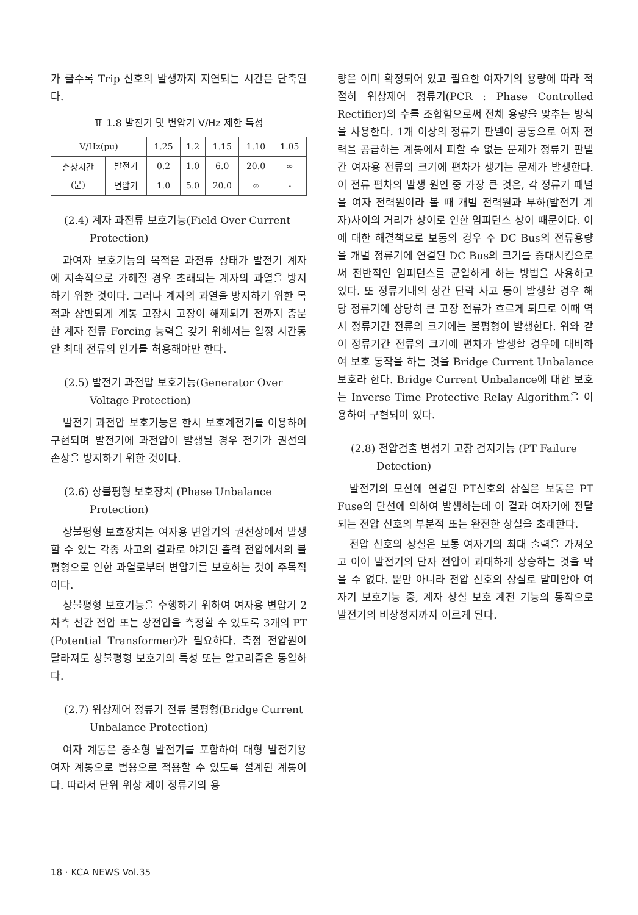가 클수록 Trip 신호의 발생까지 지연되는 시간은 단축된다.
표 1.8 발전기 및 변압기 V/Hz 제한 특성
| V/Hz(pu) | | 1.25 | 1.2 | 1.15 | 1.10 | 1.05 |
| 손상시간 (분) | 발전기 | 0.2 | 1.0 | 6.0 | 20.0 | ∞ |
| | 변압기 | 1.0 | 5.0 | 20.0 | ∞ | - |
(2.4) 계자 과전류 보호기능(Field Over Current Protection)
과여자 보호기능의 목적은 과전류 상태가 발전기 계자에 지속적으로 가해질 경우 초래되는 계자의 과열을 방지하기 위한 것이다. 그러나 계자의 과열을 방지하기 위한 목적과 상반되게 계통 고장시 고장이 해제되기 전까지 충분한 계자 전류 Forcing 능력을 갖기 위해서는 일정 시간동안 최대 전류의 인가를 허용해야만 한다.
(2.5) 발전기 과전압 보호기능(Generator Over Voltage Protection)
발전기 과전압 보호기능은 한시 보호계전기를 이용하여 구현되며 발전기에 과전압이 발생될 경우 전기가 권선의 손상을 방지하기 위한 것이다.
(2.6) 상불평형 보호장치 (Phase Unbalance Protection)
상불평형 보호장치는 여자용 변압기의 권선상에서 발생할 수 있는 각종 사고의 결과로 야기된 출력 전압에서의 불평형으로 인한 과열로부터 변압기를 보호하는 것이 주목적이다.
상불평형 보호기능을 수행하기 위하여 여자용 변압기 2차측 선간 전압 또는 상전압을 측정할 수 있도록 3개의 PT (Potential Transformer)가 필요하다. 측정 전압원이 달라져도 상불평형 보호기의 특성 또는 알고리즘은 동일하다.
(2.7) 위상제어 정류기 전류 불평형(Bridge Current Unbalance Protection)
여자 계통은 중소형 발전기를 포함하여 대형 발전기용 여자 계통으로 범용으로 적용할 수 있도록 설계된 계통이다. 따라서 단위 위상 제어 정류기의 용
량은 이미 확정되어 있고 필요한 여자기의 용량에 따라 적절히 위상제어 정류기(PCR : Phase Controlled Rectifier)의 수를 조합함으로써 전체 용량을 맞추는 방식을 사용한다. 1개 이상의 정류기 판넬이 공동으로 여자 전력을 공급하는 계통에서 피할 수 없는 문제가 정류기 판넬간 여자용 전류의 크기에 편차가 생기는 문제가 발생한다. 이 전류 편차의 발생 원인 중 가장 큰 것은, 각 정류기 패널을 여자 전력원이라 볼 때 개별 전력원과 부하(발전기 계자)사이의 거리가 상이로 인한 임피던스 상이 때문이다. 이에 대한 해결책으로 보통의 경우 주 DC Bus의 전류용량을 개별 정류기에 연결된 DC Bus의 크기를 증대시킴으로써 전반적인 임피던스를 균일하게 하는 방법을 사용하고 있다. 또 정류기내의 상간 단락 사고 등이 발생할 경우 해당 정류기에 상당히 큰 고장 전류가 흐르게 되므로 이때 역시 정류기간 전류의 크기에는 불평형이 발생한다. 위와 같이 정류기간 전류의 크기에 편차가 발생할 경우에 대비하여 보호 동작을 하는 것을 Bridge Current Unbalance 보호라 한다. Bridge Current Unbalance에 대한 보호는 Inverse Time Protective Relay Algorithm을 이용하여 구현되어 있다.
(2.8) 전압검출 변성기 고장 검지기능 (PT Failure Detection)
발전기의 모선에 연결된 PT신호의 상실은 보통은 PT Fuse의 단선에 의하여 발생하는데 이 결과 여자기에 전달되는 전압 신호의 부분적 또는 완전한 상실을 초래한다.
전압 신호의 상실은 보통 여자기의 최대 출력을 가져오고 이어 발전기의 단자 전압이 과대하게 상승하는 것을 막을 수 없다. 뿐만 아니라 전압 신호의 상실로 말미암아 여자기 보호기능 중, 계자 상실 보호 계전 기능의 동작으로 발전기의 비상정지까지 이르게 된다.
18 · KCA NEWS Vol.35